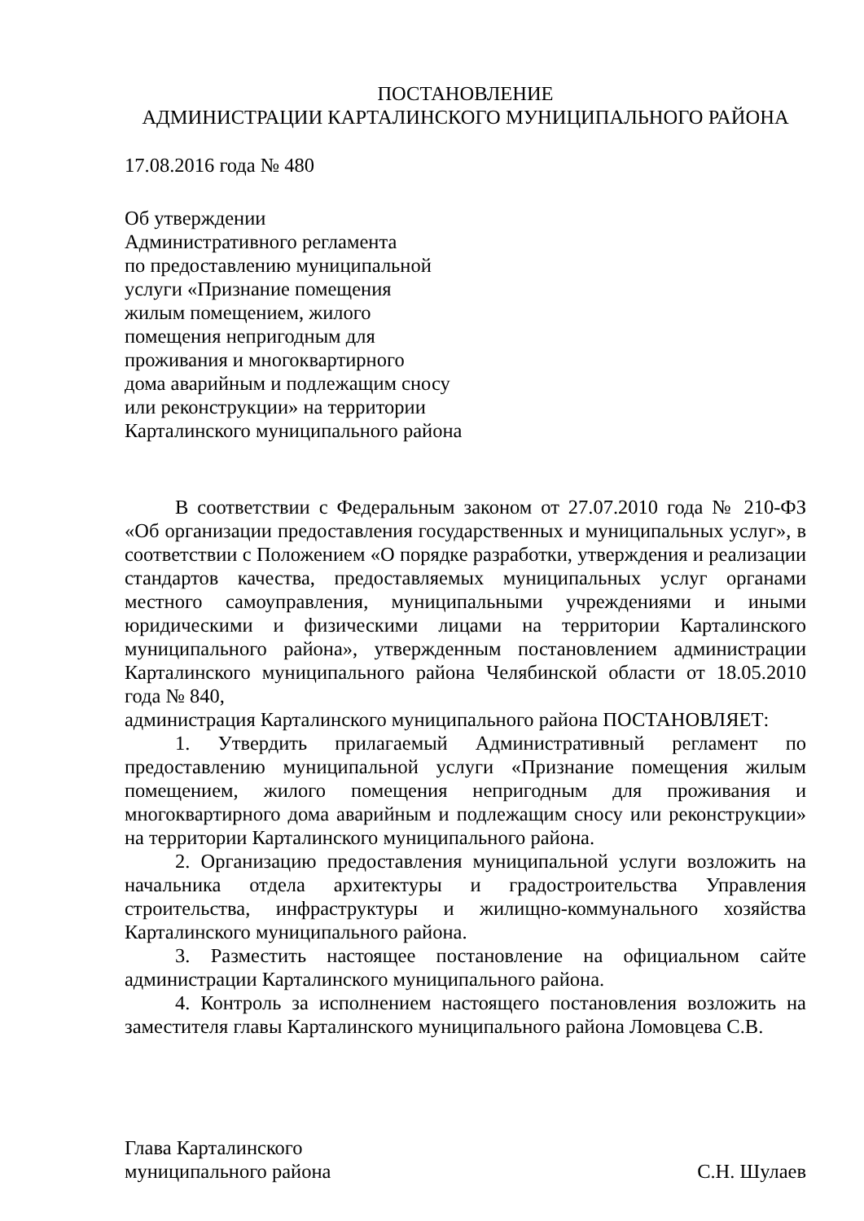ПОСТАНОВЛЕНИЕ
АДМИНИСТРАЦИИ КАРТАЛИНСКОГО МУНИЦИПАЛЬНОГО РАЙОНА
17.08.2016 года № 480
Об утверждении
Административного регламента
по предоставлению муниципальной
услуги «Признание помещения
жилым помещением, жилого
помещения непригодным для
проживания и многоквартирного
дома аварийным и подлежащим сносу
или реконструкции» на территории
Карталинского муниципального района
В соответствии с Федеральным законом от 27.07.2010 года № 210-ФЗ «Об организации предоставления государственных и муниципальных услуг», в соответствии с Положением «О порядке разработки, утверждения и реализации стандартов качества, предоставляемых муниципальных услуг органами местного самоуправления, муниципальными учреждениями и иными юридическими и физическими лицами на территории Карталинского муниципального района», утвержденным постановлением администрации Карталинского муниципального района Челябинской области от 18.05.2010 года № 840,
администрация Карталинского муниципального района ПОСТАНОВЛЯЕТ:
1. Утвердить прилагаемый Административный регламент по предоставлению муниципальной услуги «Признание помещения жилым помещением, жилого помещения непригодным для проживания и многоквартирного дома аварийным и подлежащим сносу или реконструкции» на территории Карталинского муниципального района.
2. Организацию предоставления муниципальной услуги возложить на начальника отдела архитектуры и градостроительства Управления строительства, инфраструктуры и жилищно-коммунального хозяйства Карталинского муниципального района.
3. Разместить настоящее постановление на официальном сайте администрации Карталинского муниципального района.
4. Контроль за исполнением настоящего постановления возложить на заместителя главы Карталинского муниципального района Ломовцева С.В.
Глава Карталинского
муниципального района
С.Н. Шулаев